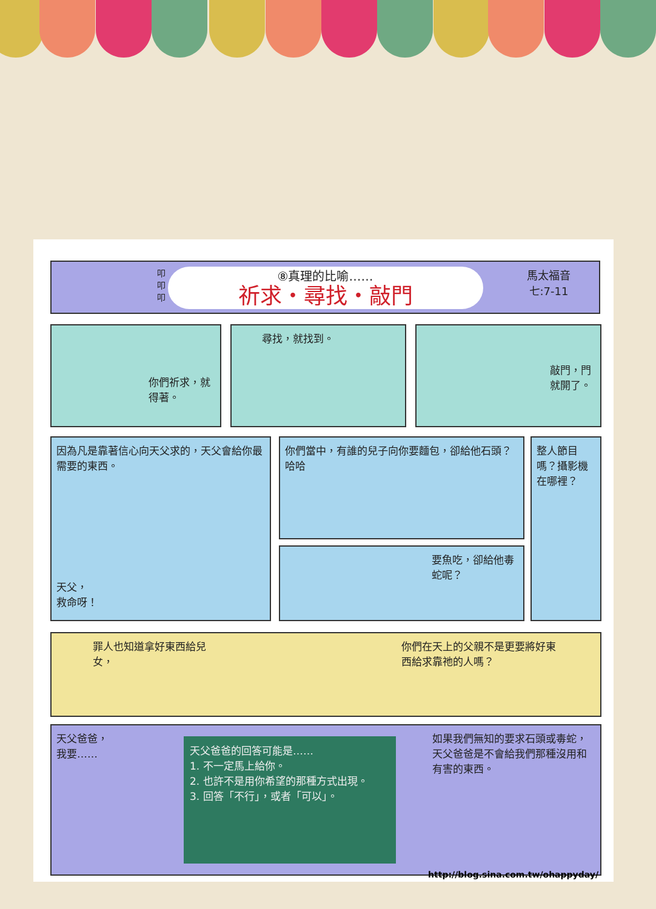叩
叩
叩
馬太福音
七:7-11
⑧真理的比喻……
祈求・尋找・敲門
你們祈求，就得著。 尋找，就找到。 敲門，門就開了。
因為凡是靠著信心向天父求的，天父會給你最需要的東西。
天父，
救命呀！
你們當中，有誰的兒子向你要麵包，卻給他石頭？ 哈哈
要魚吃，卻給他毒蛇呢？
整人節目嗎？攝影機在哪裡？
罪人也知道拿好東西給兒女，
你們在天上的父親不是更要將好東西給求靠祂的人嗎？
天父爸爸，
我要……
天父爸爸的回答可能是……
1. 不一定馬上給你。
2. 也許不是用你希望的那種方式出現。
3. 回答「不行」，或者「可以」。
如果我們無知的要求石頭或毒蛇，天父爸爸是不會給我們那種沒用和有害的東西。
http://blog.sina.com.tw/ohappyday/